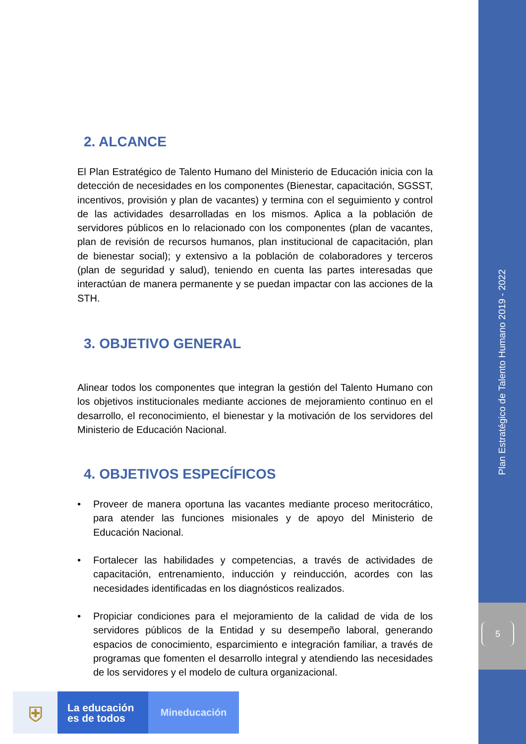Plan Estratégico de Talento Humano 2019 - 2022
5
2. ALCANCE
El Plan Estratégico de Talento Humano del Ministerio de Educación inicia con la detección de necesidades en los componentes (Bienestar, capacitación, SGSST, incentivos, provisión y plan de vacantes) y termina con el seguimiento y control de las actividades desarrolladas en los mismos. Aplica a la población de servidores públicos en lo relacionado con los componentes (plan de vacantes, plan de revisión de recursos humanos, plan institucional de capacitación, plan de bienestar social); y extensivo a la población de colaboradores y terceros (plan de seguridad y salud), teniendo en cuenta las partes interesadas que interactúan de manera permanente y se puedan impactar con las acciones de la STH.
3. OBJETIVO GENERAL
Alinear todos los componentes que integran la gestión del Talento Humano con los objetivos institucionales mediante acciones de mejoramiento continuo en el desarrollo, el reconocimiento, el bienestar y la motivación de los servidores del Ministerio de Educación Nacional.
4. OBJETIVOS ESPECÍFICOS
• Proveer de manera oportuna las vacantes mediante proceso meritocrático, para atender las funciones misionales y de apoyo del Ministerio de Educación Nacional.
• Fortalecer las habilidades y competencias, a través de actividades de capacitación, entrenamiento, inducción y reinducción, acordes con las necesidades identificadas en los diagnósticos realizados.
• Propiciar condiciones para el mejoramiento de la calidad de vida de los servidores públicos de la Entidad y su desempeño laboral, generando espacios de conocimiento, esparcimiento e integración familiar, a través de programas que fomenten el desarrollo integral y atendiendo las necesidades de los servidores y el modelo de cultura organizacional.
⛨
La educación
es de todos
Mineducación